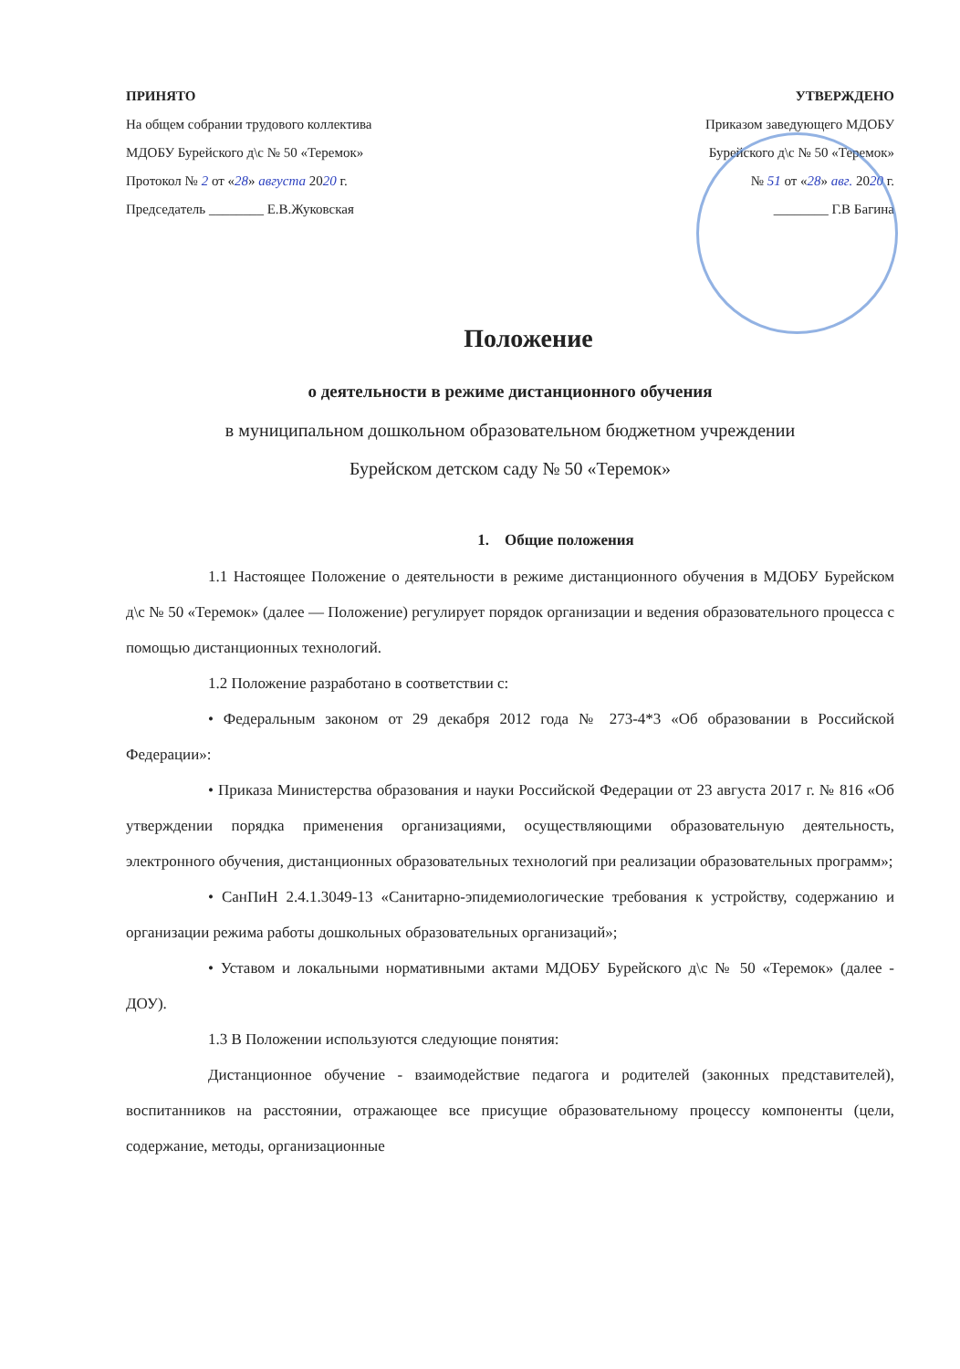ПРИНЯТО
На общем собрании трудового коллектива
МДОБУ Бурейского д\с № 50 «Теремок»
Протокол № 2 от «28» августа 2020 г.
Председатель ________ Е.В.Жуковская
УТВЕРЖДЕНО
Приказом заведующего МДОБУ
Бурейского д\с № 50 «Теремок»
№ 51 от «28» авг. 2020 г.
________ Г.В Багина
Положение
о деятельности в режиме дистанционного обучения
в муниципальном дошкольном образовательном бюджетном учреждении
Бурейском детском саду № 50 «Теремок»
1. Общие положения
1.1 Настоящее Положение о деятельности в режиме дистанционного обучения в МДОБУ Бурейском д\с № 50 «Теремок» (далее — Положение) регулирует порядок организации и ведения образовательного процесса с помощью дистанционных технологий.
1.2 Положение разработано в соответствии с:
• Федеральным законом от 29 декабря 2012 года № 273-4*3 «Об образовании в Российской Федерации»:
• Приказа Министерства образования и науки Российской Федерации от 23 августа 2017 г. № 816 «Об утверждении порядка применения организациями, осуществляющими образовательную деятельность, электронного обучения, дистанционных образовательных технологий при реализации образовательных программ»;
• СанПиН 2.4.1.3049-13 «Санитарно-эпидемиологические требования к устройству, содержанию и организации режима работы дошкольных образовательных организаций»;
• Уставом и локальными нормативными актами МДОБУ Бурейского д\с № 50 «Теремок» (далее - ДОУ).
1.3 В Положении используются следующие понятия:
Дистанционное обучение - взаимодействие педагога и родителей (законных представителей), воспитанников на расстоянии, отражающее все присущие образовательному процессу компоненты (цели, содержание, методы, организационные